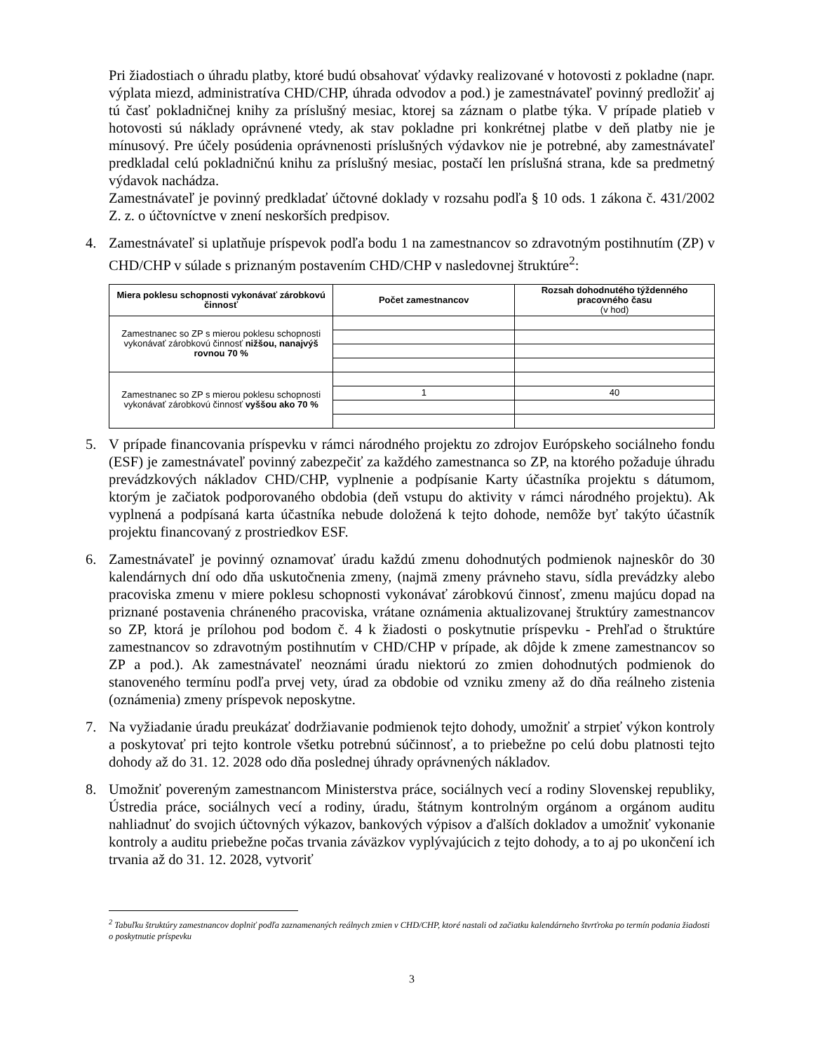Pri žiadostiach o úhradu platby, ktoré budú obsahovať výdavky realizované v hotovosti z pokladne (napr. výplata miezd, administratíva CHD/CHP, úhrada odvodov a pod.) je zamestnávateľ povinný predložiť aj tú časť pokladničnej knihy za príslušný mesiac, ktorej sa záznam o platbe týka. V prípade platieb v hotovosti sú náklady oprávnené vtedy, ak stav pokladne pri konkrétnej platbe v deň platby nie je mínusový. Pre účely posúdenia oprávnenosti príslušných výdavkov nie je potrebné, aby zamestnávateľ predkladal celú pokladničnú knihu za príslušný mesiac, postačí len príslušná strana, kde sa predmetný výdavok nachádza.
Zamestnávateľ je povinný predkladať účtovné doklady v rozsahu podľa § 10 ods. 1 zákona č. 431/2002 Z. z. o účtovníctve v znení neskorších predpisov.
4. Zamestnávateľ si uplatňuje príspevok podľa bodu 1 na zamestnancov so zdravotným postihnutím (ZP) v CHD/CHP v súlade s priznaným postavením CHD/CHP v nasledovnej štruktúre<sup>2</sup>:
| Miera poklesu schopnosti vykonávať zárobkovú činnosť | Počet zamestnancov | Rozsah dohodnutého týždenného pracovného času (v hod) |
| --- | --- | --- |
| Zamestnanec so ZP s mierou poklesu schopnosti vykonávať zárobkovú činnosť nižšou, nanajvýš rovnou 70 % | | |
| Zamestnanec so ZP s mierou poklesu schopnosti vykonávať zárobkovú činnosť vyššou ako 70 % | | |
| | 1 | 40 |
5. V prípade financovania príspevku v rámci národného projektu zo zdrojov Európskeho sociálneho fondu (ESF) je zamestnávateľ povinný zabezpečiť za každého zamestnanca so ZP, na ktorého požaduje úhradu prevádzkových nákladov CHD/CHP, vyplnenie a podpísanie Karty účastníka projektu s dátumom, ktorým je začiatok podporovaného obdobia (deň vstupu do aktivity v rámci národného projektu). Ak vyplnená a podpísaná karta účastníka nebude doložená k tejto dohode, nemôže byť takýto účastník projektu financovaný z prostriedkov ESF.
6. Zamestnávateľ je povinný oznamovať úradu každú zmenu dohodnutých podmienok najneskôr do 30 kalendárnych dní odo dňa uskutočnenia zmeny, (najmä zmeny právneho stavu, sídla prevádzky alebo pracoviska zmenu v miere poklesu schopnosti vykonávať zárobkovú činnosť, zmenu majúcu dopad na priznané postavenia chráneného pracoviska, vrátane oznámenia aktualizovanej štruktúry zamestnancov so ZP, ktorá je prílohou pod bodom č. 4 k žiadosti o poskytnutie príspevku - Prehľad o štruktúre zamestnancov so zdravotným postihnutím v CHD/CHP v prípade, ak dôjde k zmene zamestnancov so ZP a pod.). Ak zamestnávateľ neoznámi úradu niektorú zo zmien dohodnutých podmienok do stanoveného termínu podľa prvej vety, úrad za obdobie od vzniku zmeny až do dňa reálneho zistenia (oznámenia) zmeny príspevok neposkytne.
7. Na vyžiadanie úradu preukázať dodržiavanie podmienok tejto dohody, umožniť a strpieť výkon kontroly a poskytovať pri tejto kontrole všetku potrebnú súčinnosť, a to priebežne po celú dobu platnosti tejto dohody až do 31. 12. 2028 odo dňa poslednej úhrady oprávnených nákladov.
8. Umožniť povereným zamestnancom Ministerstva práce, sociálnych vecí a rodiny Slovenskej republiky, Ústredia práce, sociálnych vecí a rodiny, úradu, štátnym kontrolným orgánom a orgánom auditu nahliadnuť do svojich účtovných výkazov, bankových výpisov a ďalších dokladov a umožniť vykonanie kontroly a auditu priebežne počas trvania záväzkov vyplývajúcich z tejto dohody, a to aj po ukončení ich trvania až do 31. 12. 2028, vytvoriť
<sup>2</sup> Tabuľku štruktúry zamestnancov doplniť podľa zaznamenaných reálnych zmien v CHD/CHP, ktoré nastali od začiatku kalendárneho štvrťroka po termín podania žiadosti o poskytnutie príspevku
3